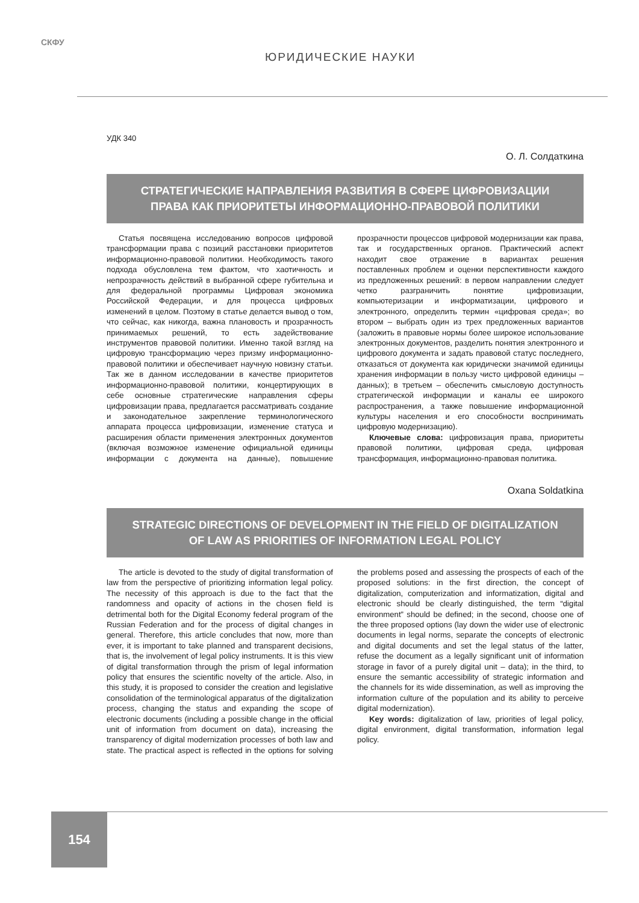СКФУ
ЮРИДИЧЕСКИЕ НАУКИ
УДК 340
О. Л. Солдаткина
СТРАТЕГИЧЕСКИЕ НАПРАВЛЕНИЯ РАЗВИТИЯ В СФЕРЕ ЦИФРОВИЗАЦИИ
ПРАВА КАК ПРИОРИТЕТЫ ИНФОРМАЦИОННО-ПРАВОВОЙ ПОЛИТИКИ
Статья посвящена исследованию вопросов цифровой трансформации права с позиций расстановки приоритетов информационно-правовой политики. Необходимость такого подхода обусловлена тем фактом, что хаотичность и непрозрачность действий в выбранной сфере губительна и для федеральной программы Цифровая экономика Российской Федерации, и для процесса цифровых изменений в целом. Поэтому в статье делается вывод о том, что сейчас, как никогда, важна плановость и прозрачность принимаемых решений, то есть задействование инструментов правовой политики. Именно такой взгляд на цифровую трансформацию через призму информационно-правовой политики и обеспечивает научную новизну статьи. Так же в данном исследовании в качестве приоритетов информационно-правовой политики, концертирующих в себе основные стратегические направления сферы цифровизации права, предлагается рассматривать создание и законодательное закрепление терминологического аппарата процесса цифровизации, изменение статуса и расширения области применения электронных документов (включая возможное изменение официальной единицы информации с документа на данные), повышение прозрачности процессов цифровой модернизации как права, так и государственных органов. Практический аспект находит свое отражение в вариантах решения поставленных проблем и оценки перспективности каждого из предложенных решений: в первом направлении следует четко разграничить понятие цифровизации, компьютеризации и информатизации, цифрового и электронного, определить термин «цифровая среда»; во втором – выбрать один из трех предложенных вариантов (заложить в правовые нормы более широкое использование электронных документов, разделить понятия электронного и цифрового документа и задать правовой статус последнего, отказаться от документа как юридически значимой единицы хранения информации в пользу чисто цифровой единицы – данных); в третьем – обеспечить смысловую доступность стратегической информации и каналы ее широкого распространения, а также повышение информационной культуры населения и его способности воспринимать цифровую модернизацию).
Ключевые слова: цифровизация права, приоритеты правовой политики, цифровая среда, цифровая трансформация, информационно-правовая политика.
Oxana Soldatkina
STRATEGIC DIRECTIONS OF DEVELOPMENT IN THE FIELD OF DIGITALIZATION
OF LAW AS PRIORITIES OF INFORMATION LEGAL POLICY
The article is devoted to the study of digital transformation of law from the perspective of prioritizing information legal policy. The necessity of this approach is due to the fact that the randomness and opacity of actions in the chosen field is detrimental both for the Digital Economy federal program of the Russian Federation and for the process of digital changes in general. Therefore, this article concludes that now, more than ever, it is important to take planned and transparent decisions, that is, the involvement of legal policy instruments. It is this view of digital transformation through the prism of legal information policy that ensures the scientific novelty of the article. Also, in this study, it is proposed to consider the creation and legislative consolidation of the terminological apparatus of the digitalization process, changing the status and expanding the scope of electronic documents (including a possible change in the official unit of information from document on data), increasing the transparency of digital modernization processes of both law and state. The practical aspect is reflected in the options for solving the problems posed and assessing the prospects of each of the proposed solutions: in the first direction, the concept of digitalization, computerization and informatization, digital and electronic should be clearly distinguished, the term “digital environment” should be defined; in the second, choose one of the three proposed options (lay down the wider use of electronic documents in legal norms, separate the concepts of electronic and digital documents and set the legal status of the latter, refuse the document as a legally significant unit of information storage in favor of a purely digital unit – data); in the third, to ensure the semantic accessibility of strategic information and the channels for its wide dissemination, as well as improving the information culture of the population and its ability to perceive digital modernization).
Key words: digitalization of law, priorities of legal policy, digital environment, digital transformation, information legal policy.
154